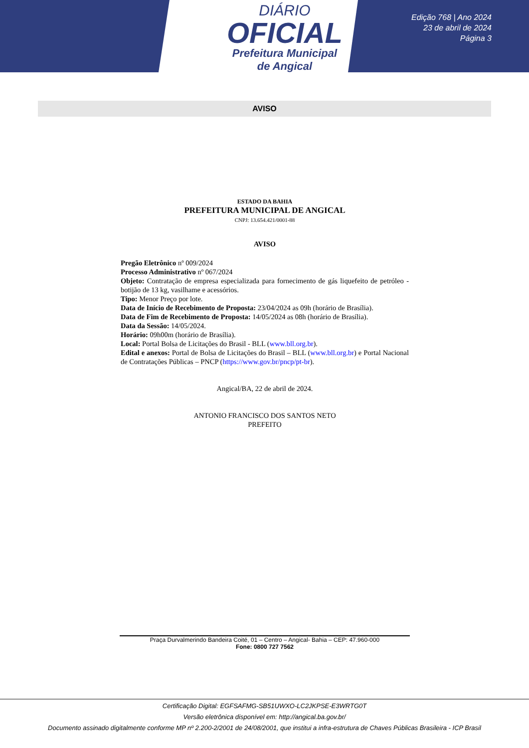DIÁRIO
OFICIAL
Prefeitura Municipal
de Angical
Edição 768 | Ano 2024
23 de abril de 2024
Página 3
AVISO
ESTADO DA BAHIA
PREFEITURA MUNICIPAL DE ANGICAL
CNPJ: 13.654.421/0001-88
AVISO
Pregão Eletrônico nº 009/2024
Processo Administrativo nº 067/2024
Objeto: Contratação de empresa especializada para fornecimento de gás liquefeito de petróleo - botijão de 13 kg, vasilhame e acessórios.
Tipo: Menor Preço por lote.
Data de Início de Recebimento de Proposta: 23/04/2024 as 09h (horário de Brasília).
Data de Fim de Recebimento de Proposta: 14/05/2024 as 08h (horário de Brasília).
Data da Sessão: 14/05/2024.
Horário: 09h00m (horário de Brasília).
Local: Portal Bolsa de Licitações do Brasil - BLL (www.bll.org.br).
Edital e anexos: Portal de Bolsa de Licitações do Brasil – BLL (www.bll.org.br) e Portal Nacional de Contratações Públicas – PNCP (https://www.gov.br/pncp/pt-br).
Angical/BA, 22 de abril de 2024.
ANTONIO FRANCISCO DOS SANTOS NETO
PREFEITO
Praça Durvalmerindo Bandeira Coité, 01 – Centro – Angical- Bahia – CEP: 47.960-000
Fone: 0800 727 7562
Certificação Digital: EGFSAFMG-SB51UWXO-LC2JKPSE-E3WRTG0T
Versão eletrônica disponível em: http://angical.ba.gov.br/
Documento assinado digitalmente conforme MP nº 2.200-2/2001 de 24/08/2001, que institui a infra-estrutura de Chaves Públicas Brasileira - ICP Brasil